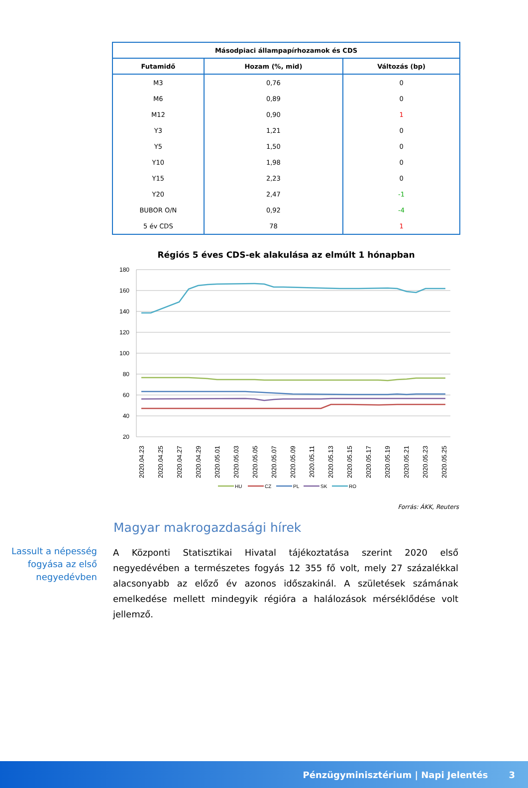| Másodpiaci állampapírhozamok és CDS | | |
| --- | --- | --- |
| Futamidő | Hozam (%, mid) | Változás (bp) |
| M3 | 0,76 | 0 |
| M6 | 0,89 | 0 |
| M12 | 0,90 | 1 |
| Y3 | 1,21 | 0 |
| Y5 | 1,50 | 0 |
| Y10 | 1,98 | 0 |
| Y15 | 2,23 | 0 |
| Y20 | 2,47 | -1 |
| BUBOR O/N | 0,92 | -4 |
| 5 év CDS | 78 | 1 |
Régiós 5 éves CDS-ek alakulása az elmúlt 1 hónapban
180
160
140
120
100
80
60
40
20
2020.04.23
2020.04.25
2020.04.27
2020.04.29
2020.05.01
2020.05.03
2020.05.05
2020.05.07
2020.05.09
2020.05.11
2020.05.13
2020.05.15
2020.05.17
2020.05.19
2020.05.21
2020.05.23
2020.05.25
HU
CZ
PL
SK
RO
Forrás: ÁKK, Reuters
Magyar makrogazdasági hírek
Lassult a népesség fogyása az első negyedévben
A Központi Statisztikai Hivatal tájékoztatása szerint 2020 első negyedévében a természetes fogyás 12 355 fő volt, mely 27 százalékkal alacsonyabb az előző év azonos időszakinál. A születések számának emelkedése mellett mindegyik régióra a halálozások mérséklődése volt jellemző.
Pénzügyminisztérium | Napi Jelentés 3